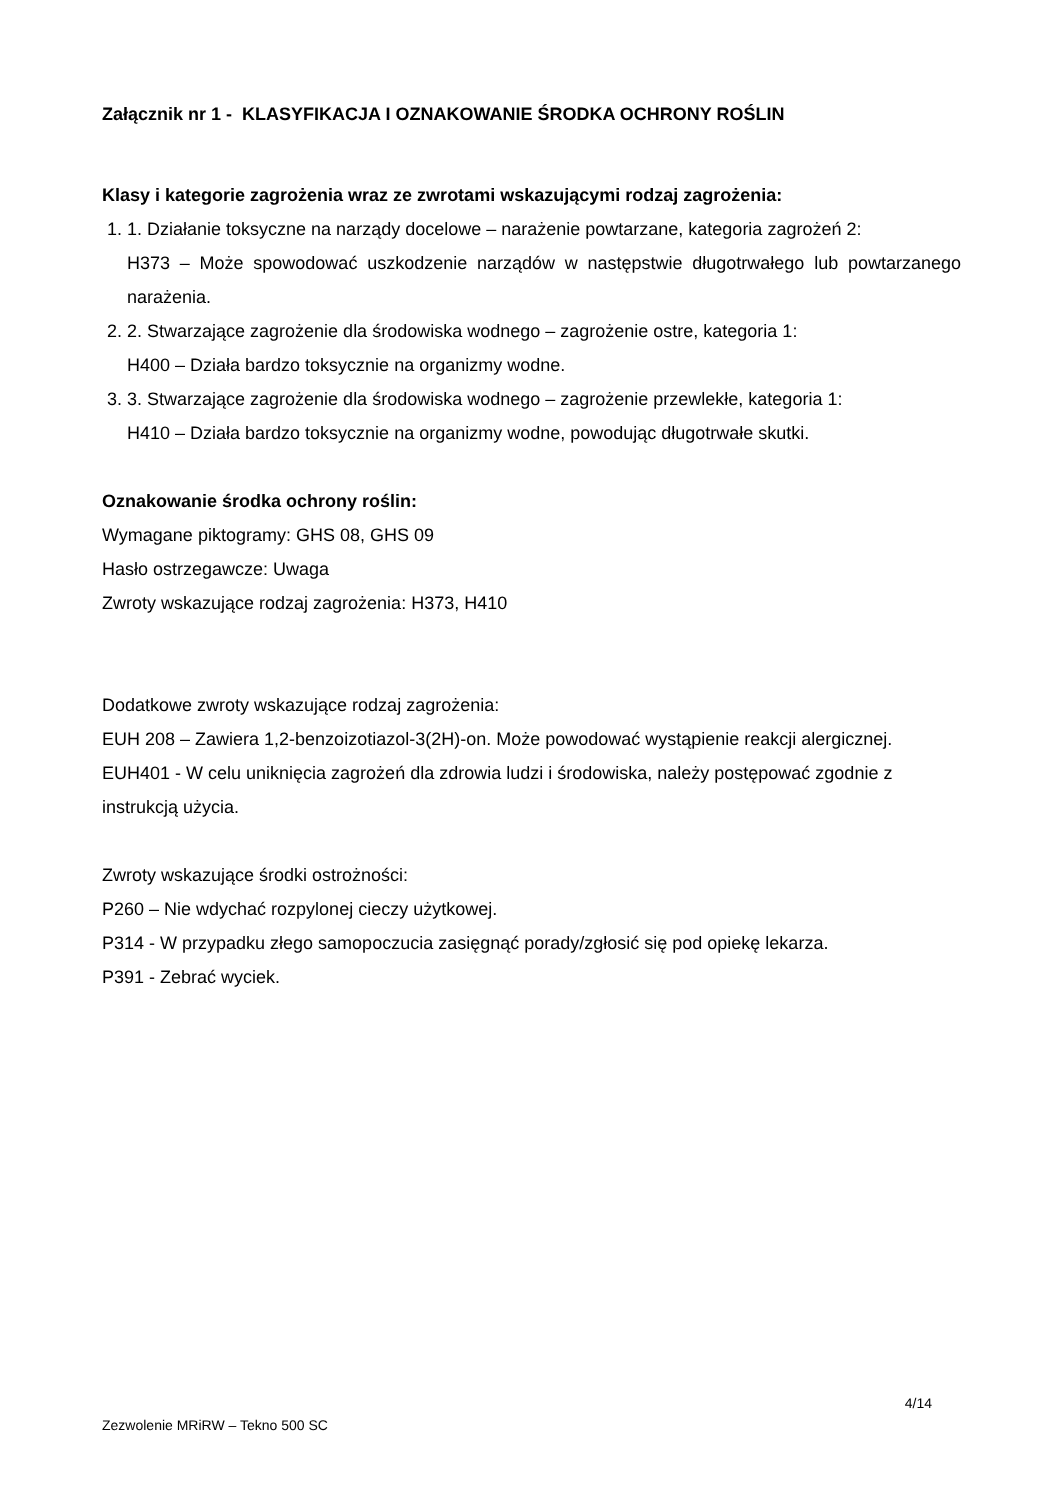Załącznik nr 1 - KLASYFIKACJA I OZNAKOWANIE ŚRODKA OCHRONY ROŚLIN
Klasy i kategorie zagrożenia wraz ze zwrotami wskazującymi rodzaj zagrożenia:
1. 1. Działanie toksyczne na narządy docelowe – narażenie powtarzane, kategoria zagrożeń 2:
H373 – Może spowodować uszkodzenie narządów w następstwie długotrwałego lub powtarzanego narażenia.
2. 2. Stwarzające zagrożenie dla środowiska wodnego – zagrożenie ostre, kategoria 1:
H400 – Działa bardzo toksycznie na organizmy wodne.
3. 3. Stwarzające zagrożenie dla środowiska wodnego – zagrożenie przewlekłe, kategoria 1:
H410 – Działa bardzo toksycznie na organizmy wodne, powodując długotrwałe skutki.
Oznakowanie środka ochrony roślin:
Wymagane piktogramy: GHS 08, GHS 09
Hasło ostrzegawcze: Uwaga
Zwroty wskazujące rodzaj zagrożenia: H373, H410
Dodatkowe zwroty wskazujące rodzaj zagrożenia:
EUH 208 – Zawiera 1,2-benzoizotiazol-3(2H)-on. Może powodować wystąpienie reakcji alergicznej.
EUH401 - W celu uniknięcia zagrożeń dla zdrowia ludzi i środowiska, należy postępować zgodnie z instrukcją użycia.
Zwroty wskazujące środki ostrożności:
P260 – Nie wdychać rozpylonej cieczy użytkowej.
P314 - W przypadku złego samopoczucia zasięgnąć porady/zgłosić się pod opiekę lekarza.
P391 - Zebrać wyciek.
4/14
Zezwolenie MRiRW – Tekno 500 SC